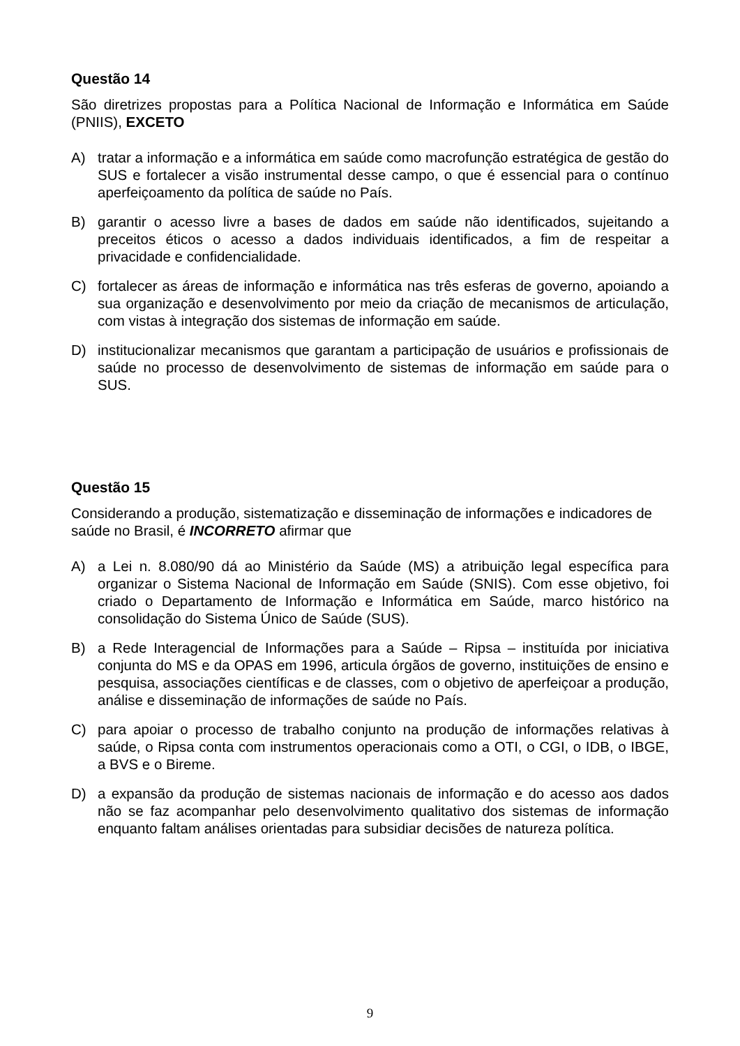Questão 14
São diretrizes propostas para a Política Nacional de Informação e Informática em Saúde (PNIIS), EXCETO
A) tratar a informação e a informática em saúde como macrofunção estratégica de gestão do SUS e fortalecer a visão instrumental desse campo, o que é essencial para o contínuo aperfeiçoamento da política de saúde no País.
B) garantir o acesso livre a bases de dados em saúde não identificados, sujeitando a preceitos éticos o acesso a dados individuais identificados, a fim de respeitar a privacidade e confidencialidade.
C) fortalecer as áreas de informação e informática nas três esferas de governo, apoiando a sua organização e desenvolvimento por meio da criação de mecanismos de articulação, com vistas à integração dos sistemas de informação em saúde.
D) institucionalizar mecanismos que garantam a participação de usuários e profissionais de saúde no processo de desenvolvimento de sistemas de informação em saúde para o SUS.
Questão 15
Considerando a produção, sistematização e disseminação de informações e indicadores de saúde no Brasil, é INCORRETO afirmar que
A) a Lei n. 8.080/90 dá ao Ministério da Saúde (MS) a atribuição legal específica para organizar o Sistema Nacional de Informação em Saúde (SNIS). Com esse objetivo, foi criado o Departamento de Informação e Informática em Saúde, marco histórico na consolidação do Sistema Único de Saúde (SUS).
B) a Rede Interagencial de Informações para a Saúde – Ripsa – instituída por iniciativa conjunta do MS e da OPAS em 1996, articula órgãos de governo, instituições de ensino e pesquisa, associações científicas e de classes, com o objetivo de aperfeiçoar a produção, análise e disseminação de informações de saúde no País.
C) para apoiar o processo de trabalho conjunto na produção de informações relativas à saúde, o Ripsa conta com instrumentos operacionais como a OTI, o CGI, o IDB, o IBGE, a BVS e o Bireme.
D) a expansão da produção de sistemas nacionais de informação e do acesso aos dados não se faz acompanhar pelo desenvolvimento qualitativo dos sistemas de informação enquanto faltam análises orientadas para subsidiar decisões de natureza política.
9